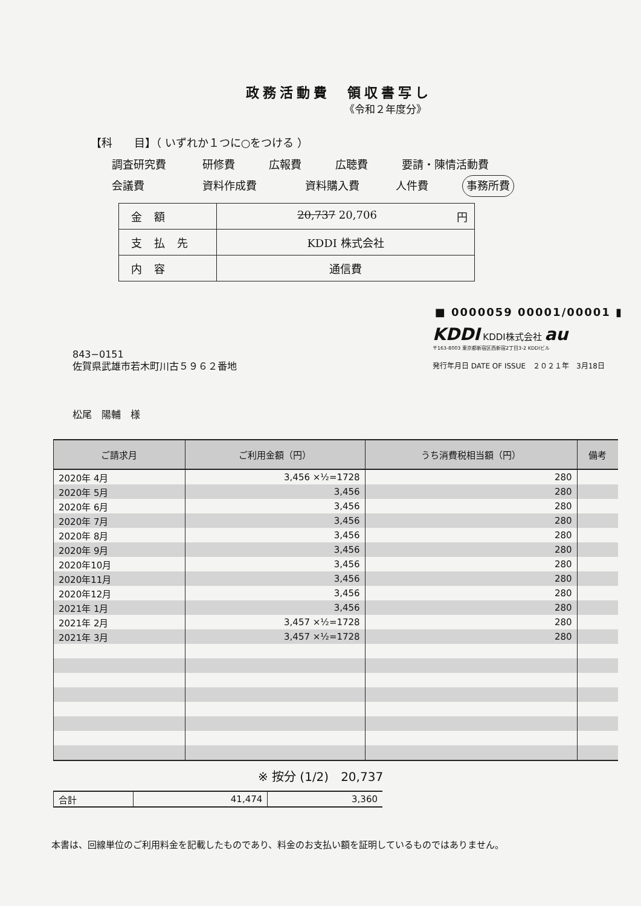政務活動費　領収書写し
《令和２年度分》
【科　　目】（ いずれか１つに○をつける ）
調査研究費 研修費 広報費 広聴費 要請・陳情活動費
会議費 資料作成費 資料購入費 人件費 事務所費
| 金額 | 20,737 20,706 円 |
| 支払先 | KDDI 株式会社 |
| 内容 | 通信費 |
■ 0000059 00001/00001 ▮
843−0151
佐賀県武雄市若木町川古５９６２番地
松尾　陽輔　様
KDDI KDDI株式会社 au
〒163-8003 東京都新宿区西新宿2丁目3-2 KDDIビル
発行年月日 DATE OF ISSUE　２０２１年　3月18日
| ご請求月 | ご利用金額（円） | うち消費税相当額（円） | 備考 |
| --- | --- | --- | --- |
| 2020年 4月 | 3,456 ×½=1728 | 280 | |
| 2020年 5月 | 3,456 | 280 | |
| 2020年 6月 | 3,456 | 280 | |
| 2020年 7月 | 3,456 | 280 | |
| 2020年 8月 | 3,456 | 280 | |
| 2020年 9月 | 3,456 | 280 | |
| 2020年10月 | 3,456 | 280 | |
| 2020年11月 | 3,456 | 280 | |
| 2020年12月 | 3,456 | 280 | |
| 2021年 1月 | 3,456 | 280 | |
| 2021年 2月 | 3,457 ×½=1728 | 280 | |
| 2021年 3月 | 3,457 ×½=1728 | 280 | |
※ 按分 (1/2)　20,737
| 合計 | 41,474 | 3,360 |
本書は、回線単位のご利用料金を記載したものであり、料金のお支払い額を証明しているものではありません。